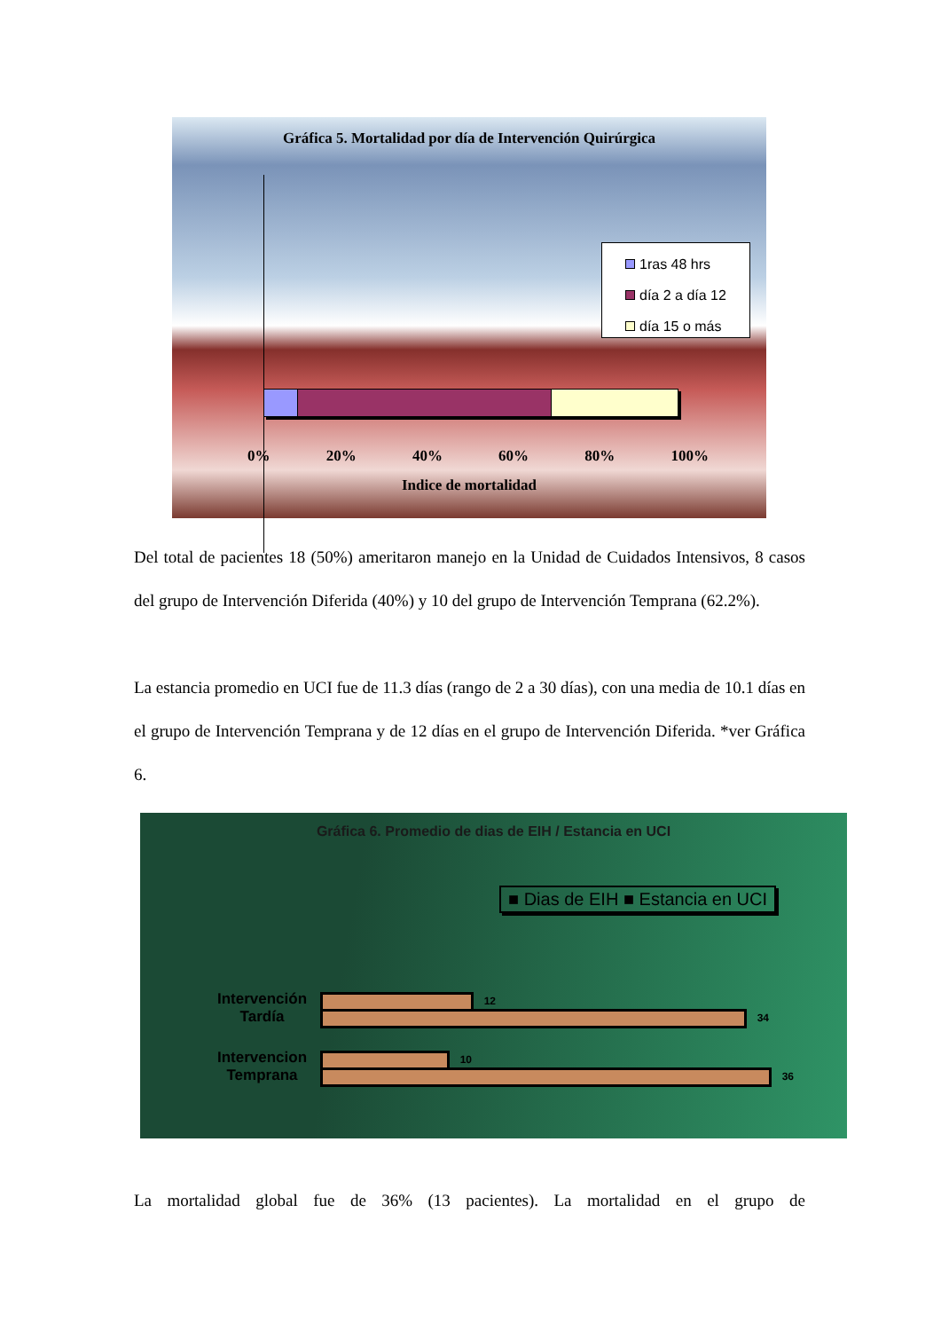Gráfica 5. Mortalidad por día de Intervención Quirúrgica
1ras 48 hrs
día 2 a día 12
día 15 o más
0% 20% 40% 60% 80% 100%
Indice de mortalidad
Del total de pacientes 18 (50%) ameritaron manejo en la Unidad de Cuidados Intensivos, 8 casos del grupo de Intervención Diferida (40%) y 10 del grupo de Intervención Temprana (62.2%).
La estancia promedio en UCI fue de 11.3 días (rango de 2 a 30 días), con una media de 10.1 días en el grupo de Intervención Temprana y de 12 días en el grupo de Intervención Diferida. *ver Gráfica 6.
Gráfica 6. Promedio de dias de EIH / Estancia en UCI
■ Dias de EIH ■ Estancia en UCI
Intervención Tardía
12
34
Intervencion Temprana
10
36
La mortalidad global fue de 36% (13 pacientes). La mortalidad en el grupo de